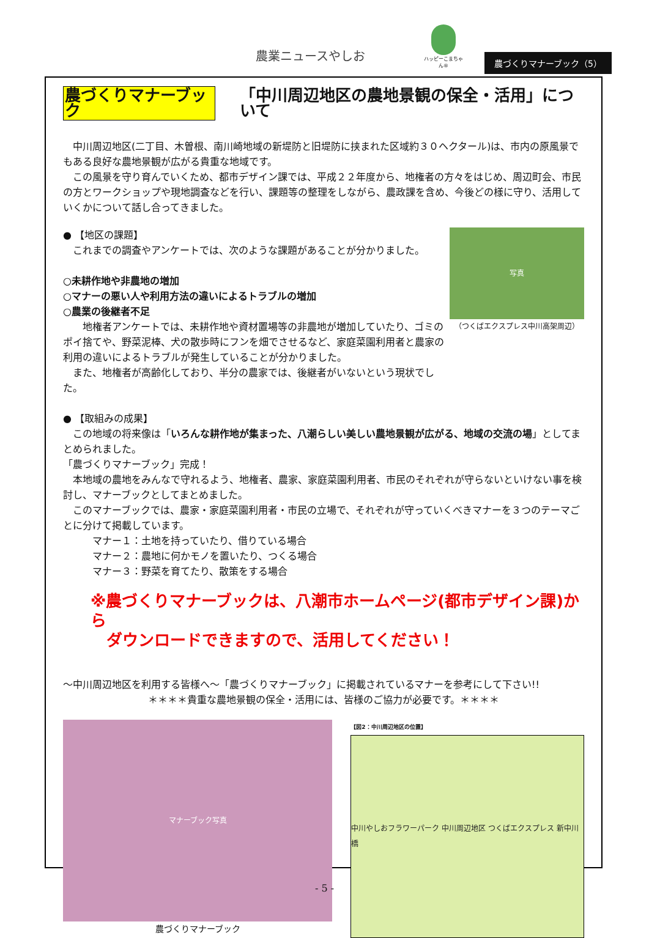農業ニュースやしお
ハッピーこまちゃん®
農づくりマナーブック（5）
農づくりマナーブック 「中川周辺地区の農地景観の保全・活用」について
　中川周辺地区(二丁目、木曽根、南川崎地域の新堤防と旧堤防に挟まれた区域約３０ヘクタール)は、市内の原風景でもある良好な農地景観が広がる貴重な地域です。
　この風景を守り育んでいくため、都市デザイン課では、平成２２年度から、地権者の方々をはじめ、周辺町会、市民の方とワークショップや現地調査などを行い、課題等の整理をしながら、農政課を含め、今後どの様に守り、活用していくかについて話し合ってきました。
● 【地区の課題】
　これまでの調査やアンケートでは、次のような課題があることが分かりました。
○未耕作地や非農地の増加
○マナーの悪い人や利用方法の違いによるトラブルの増加
○農業の後継者不足
　　地権者アンケートでは、未耕作地や資材置場等の非農地が増加していたり、ゴミのポイ捨てや、野菜泥棒、犬の散歩時にフンを畑でさせるなど、家庭菜園利用者と農家の利用の違いによるトラブルが発生していることが分かりました。
　また、地権者が高齢化しており、半分の農家では、後継者がいないという現状でした。
写真
（つくばエクスプレス中川高架周辺）
● 【取組みの成果】
　この地域の将来像は「いろんな耕作地が集まった、八潮らしい美しい農地景観が広がる、地域の交流の場」としてまとめられました。
「農づくりマナーブック」完成！
　本地域の農地をみんなで守れるよう、地権者、農家、家庭菜園利用者、市民のそれぞれが守らないといけない事を検討し、マナーブックとしてまとめました。
　このマナーブックでは、農家・家庭菜園利用者・市民の立場で、それぞれが守っていくべきマナーを３つのテーマごとに分けて掲載しています。
　　　マナー１：土地を持っていたり、借りている場合
　　　マナー２：農地に何かモノを置いたり、つくる場合
　　　マナー３：野菜を育てたり、散策をする場合
※農づくりマナーブックは、八潮市ホームページ(都市デザイン課)から
　ダウンロードできますので、活用してください！
～中川周辺地区を利用する皆様へ～「農づくりマナーブック」に掲載されているマナーを参考にして下さい!!
＊＊＊＊貴重な農地景観の保全・活用には、皆様のご協力が必要です。＊＊＊＊
マナーブック写真
農づくりマナーブック
【図2：中川周辺地区の位置】
中川やしおフラワーパーク 中川周辺地区 つくばエクスプレス 新中川橋
- 5 -